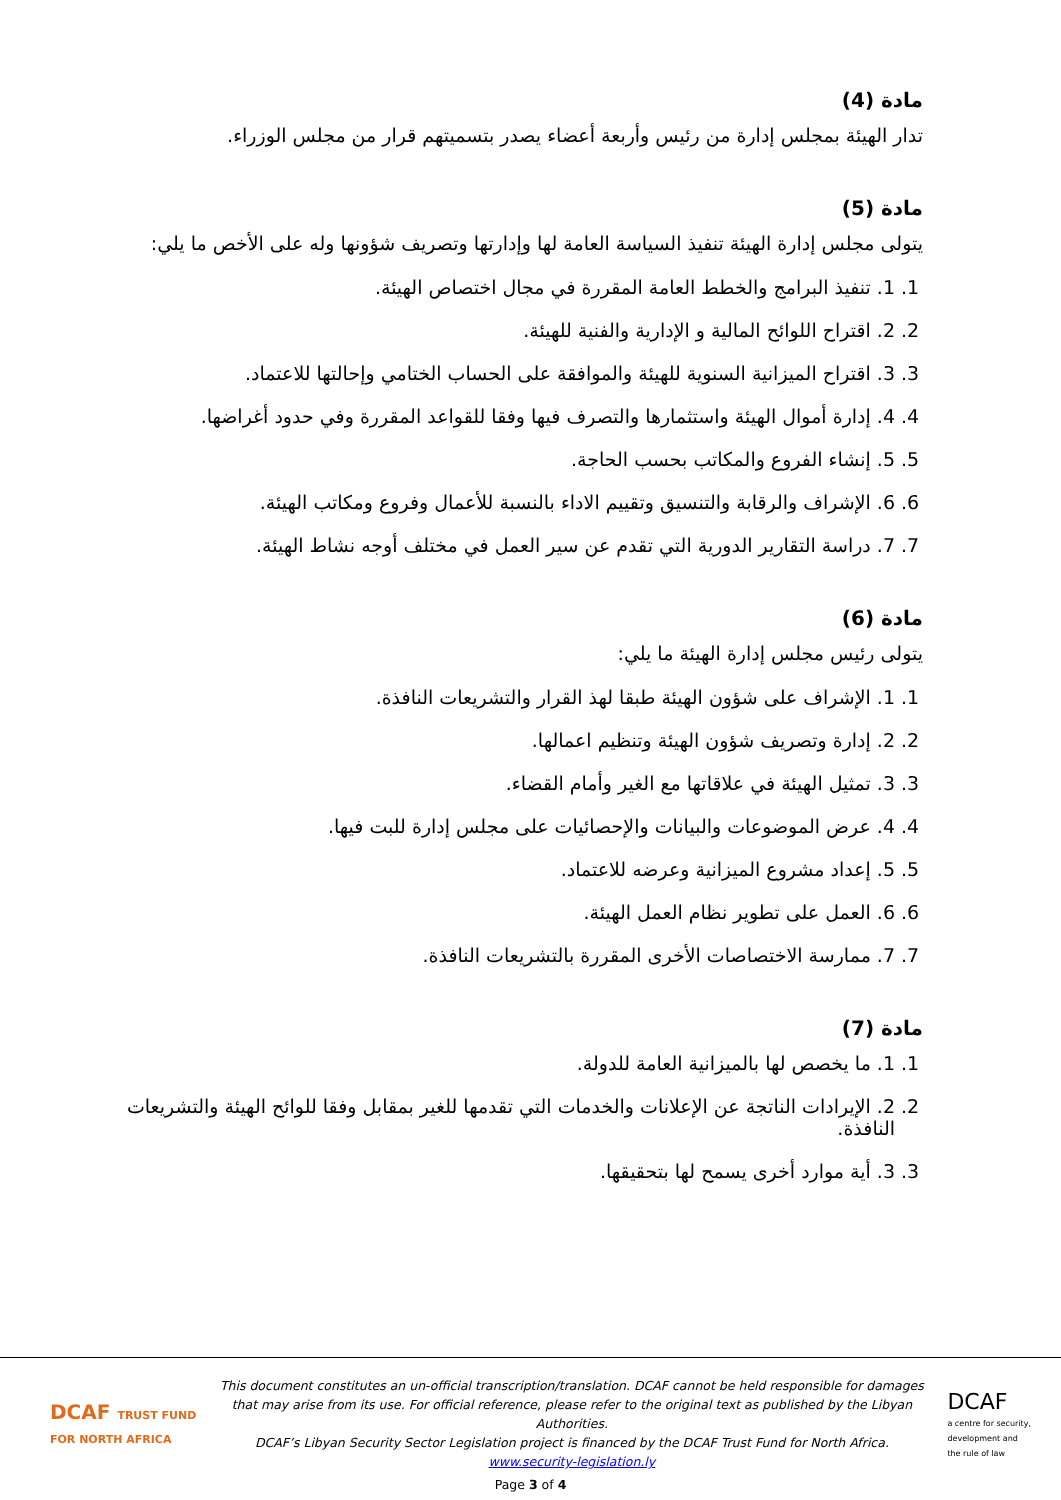مادة (4)
تدار الهيئة بمجلس إدارة من رئيس وأربعة أعضاء يصدر بتسميتهم قرار من مجلس الوزراء.
مادة (5)
يتولى مجلس إدارة الهيئة تنفيذ السياسة العامة لها وإدارتها وتصريف شؤونها وله على الأخص ما يلي:
1. 1. تنفيذ البرامج والخطط العامة المقررة في مجال اختصاص الهيئة.
2. 2. اقتراح اللوائح المالية و الإدارية والفنية للهيئة.
3. 3. اقتراح الميزانية السنوية للهيئة والموافقة على الحساب الختامي وإحالتها للاعتماد.
4. 4. إدارة أموال الهيئة واستثمارها والتصرف فيها وفقا للقواعد المقررة وفي حدود أغراضها.
5. 5. إنشاء الفروع والمكاتب بحسب الحاجة.
6. 6. الإشراف والرقابة والتنسيق وتقييم الاداء بالنسبة للأعمال وفروع ومكاتب الهيئة.
7. 7. دراسة التقارير الدورية التي تقدم عن سير العمل في مختلف أوجه نشاط الهيئة.
مادة (6)
يتولى رئيس مجلس إدارة الهيئة ما يلي:
1. 1. الإشراف على شؤون الهيئة طبقا لهذ القرار والتشريعات النافذة.
2. 2. إدارة وتصريف شؤون الهيئة وتنظيم اعمالها.
3. 3. تمثيل الهيئة في علاقاتها مع الغير وأمام القضاء.
4. 4. عرض الموضوعات والبيانات والإحصائيات على مجلس إدارة للبت فيها.
5. 5. إعداد مشروع الميزانية وعرضه للاعتماد.
6. 6. العمل على تطوير نظام العمل الهيئة.
7. 7. ممارسة الاختصاصات الأخرى المقررة بالتشريعات النافذة.
مادة (7)
1. 1. ما يخصص لها بالميزانية العامة للدولة.
2. 2. الإيرادات الناتجة عن الإعلانات والخدمات التي تقدمها للغير بمقابل وفقا للوائح الهيئة والتشريعات النافذة.
3. 3. أية موارد أخرى يسمح لها بتحقيقها.
DCAF TRUST FUND
FOR NORTH AFRICA
This document constitutes an un-official transcription/translation. DCAF cannot be held responsible for damages that may arise from its use. For official reference, please refer to the original text as published by the Libyan Authorities.
DCAF’s Libyan Security Sector Legislation project is financed by the DCAF Trust Fund for North Africa.
www.security-legislation.ly
DCAF
a centre for security,
development and
the rule of law
Page 3 of 4